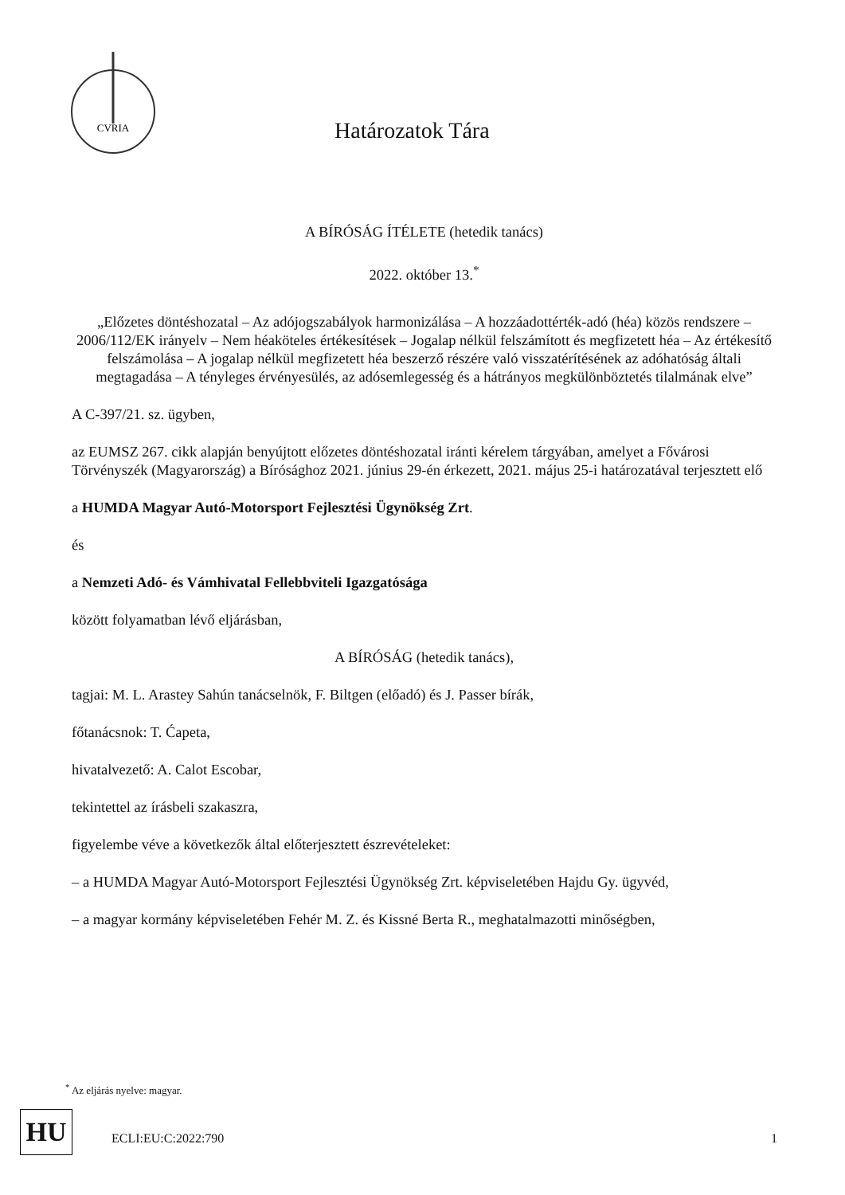CVRIA
Határozatok Tára
A BÍRÓSÁG ÍTÉLETE (hetedik tanács)
2022. október 13.<sup>*</sup>
„Előzetes döntéshozatal – Az adójogszabályok harmonizálása – A hozzáadottérték-adó (héa) közös rendszere – 2006/112/EK irányelv – Nem héaköteles értékesítések – Jogalap nélkül felszámított és megfizetett héa – Az értékesítő felszámolása – A jogalap nélkül megfizetett héa beszerző részére való visszatérítésének az adóhatóság általi megtagadása – A tényleges érvényesülés, az adósemlegesség és a hátrányos megkülönböztetés tilalmának elve”
A C-397/21. sz. ügyben,
az EUMSZ 267. cikk alapján benyújtott előzetes döntéshozatal iránti kérelem tárgyában, amelyet a Fővárosi Törvényszék (Magyarország) a Bírósághoz 2021. június 29-én érkezett, 2021. május 25-i határozatával terjesztett elő
a HUMDA Magyar Autó-Motorsport Fejlesztési Ügynökség Zrt.
és
a Nemzeti Adó- és Vámhivatal Fellebbviteli Igazgatósága
között folyamatban lévő eljárásban,
A BÍRÓSÁG (hetedik tanács),
tagjai: M. L. Arastey Sahún tanácselnök, F. Biltgen (előadó) és J. Passer bírák,
főtanácsnok: T. Ćapeta,
hivatalvezető: A. Calot Escobar,
tekintettel az írásbeli szakaszra,
figyelembe véve a következők által előterjesztett észrevételeket:
– a HUMDA Magyar Autó-Motorsport Fejlesztési Ügynökség Zrt. képviseletében Hajdu Gy. ügyvéd,
– a magyar kormány képviseletében Fehér M. Z. és Kissné Berta R., meghatalmazotti minőségben,
<sup>*</sup> Az eljárás nyelve: magyar.
HU ECLI:EU:C:2022:790 1